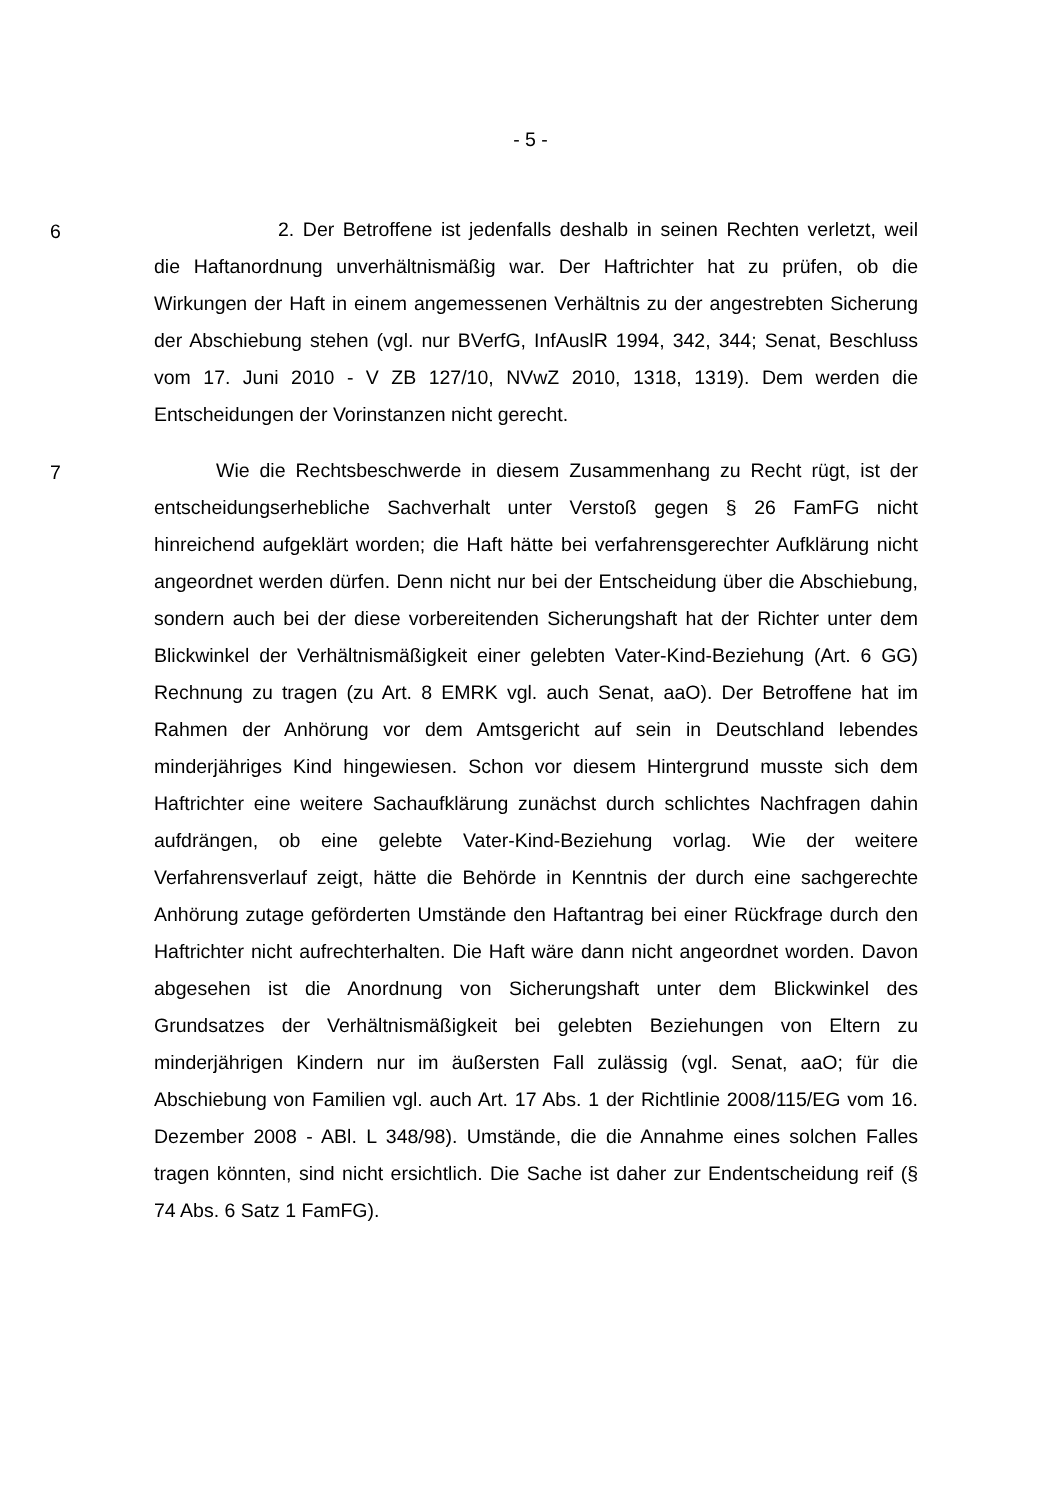- 5 -
6
2. Der Betroffene ist jedenfalls deshalb in seinen Rechten verletzt, weil die Haftanordnung unverhältnismäßig war. Der Haftrichter hat zu prüfen, ob die Wirkungen der Haft in einem angemessenen Verhältnis zu der angestrebten Sicherung der Abschiebung stehen (vgl. nur BVerfG, InfAuslR 1994, 342, 344; Senat, Beschluss vom 17. Juni 2010 - V ZB 127/10, NVwZ 2010, 1318, 1319). Dem werden die Entscheidungen der Vorinstanzen nicht gerecht.
7
Wie die Rechtsbeschwerde in diesem Zusammenhang zu Recht rügt, ist der entscheidungserhebliche Sachverhalt unter Verstoß gegen § 26 FamFG nicht hinreichend aufgeklärt worden; die Haft hätte bei verfahrensgerechter Aufklärung nicht angeordnet werden dürfen. Denn nicht nur bei der Entscheidung über die Abschiebung, sondern auch bei der diese vorbereitenden Sicherungshaft hat der Richter unter dem Blickwinkel der Verhältnismäßigkeit einer gelebten Vater-Kind-Beziehung (Art. 6 GG) Rechnung zu tragen (zu Art. 8 EMRK vgl. auch Senat, aaO). Der Betroffene hat im Rahmen der Anhörung vor dem Amtsgericht auf sein in Deutschland lebendes minderjähriges Kind hingewiesen. Schon vor diesem Hintergrund musste sich dem Haftrichter eine weitere Sachaufklärung zunächst durch schlichtes Nachfragen dahin aufdrängen, ob eine gelebte Vater-Kind-Beziehung vorlag. Wie der weitere Verfahrensverlauf zeigt, hätte die Behörde in Kenntnis der durch eine sachgerechte Anhörung zutage geförderten Umstände den Haftantrag bei einer Rückfrage durch den Haftrichter nicht aufrechterhalten. Die Haft wäre dann nicht angeordnet worden. Davon abgesehen ist die Anordnung von Sicherungshaft unter dem Blickwinkel des Grundsatzes der Verhältnismäßigkeit bei gelebten Beziehungen von Eltern zu minderjährigen Kindern nur im äußersten Fall zulässig (vgl. Senat, aaO; für die Abschiebung von Familien vgl. auch Art. 17 Abs. 1 der Richtlinie 2008/115/EG vom 16. Dezember 2008 - ABl. L 348/98). Umstände, die die Annahme eines solchen Falles tragen könnten, sind nicht ersichtlich. Die Sache ist daher zur Endentscheidung reif (§ 74 Abs. 6 Satz 1 FamFG).